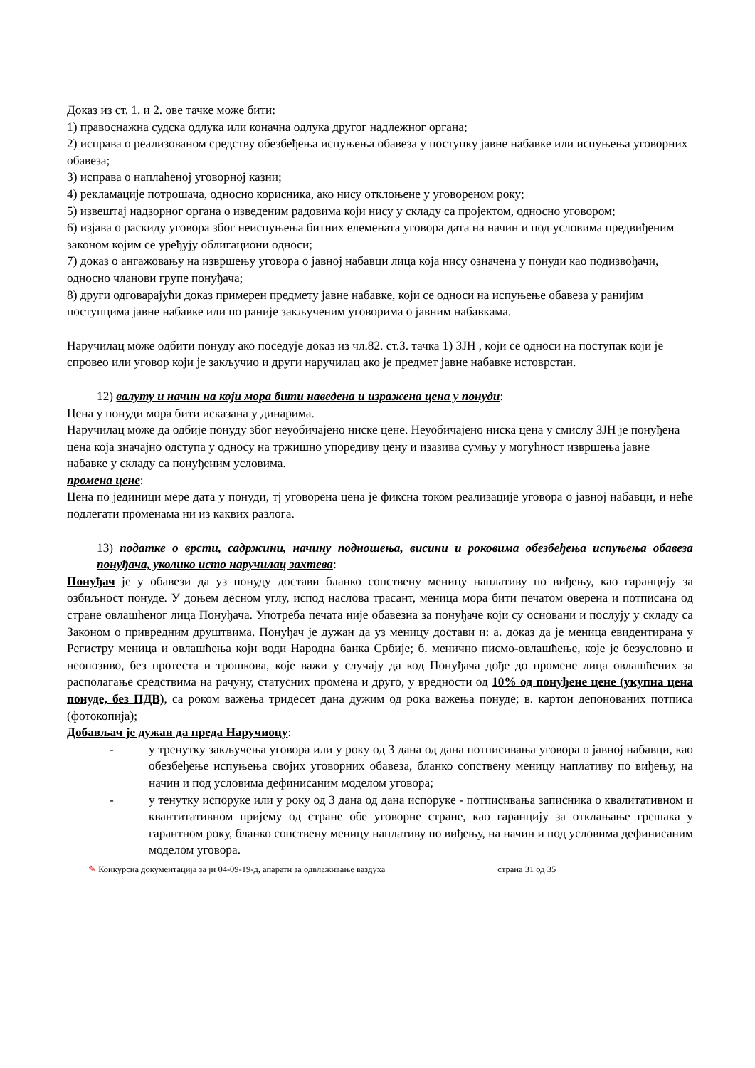Доказ из ст. 1. и 2. ове тачке може бити:
1) правоснажна судска одлука или коначна одлука другог надлежног органа;
2) исправа о реализованом средству обезбеђења испуњења обавеза у поступку јавне набавке или испуњења уговорних обавеза;
3) исправа о наплаћеној уговорној казни;
4) рекламације потрошача, односно корисника, ако нису отклоњене у уговореном року;
5) извештај надзорног органа о изведеним радовима који нису у складу са пројектом, односно уговором;
6) изјава о раскиду уговора због неиспуњења битних елемената уговора дата на начин и под условима предвиђеним законом којим се уређују облигациони односи;
7) доказ о ангажовању на извршењу уговора о јавној набавци лица која нису означена у понуди као подизвођачи, односно чланови групе понуђача;
8) други одговарајући доказ примерен предмету јавне набавке, који се односи на испуњење обавеза у ранијим поступцима јавне набавке или по раније закљученим уговорима о јавним набавкама.
Наручилац може одбити понуду ако поседује доказ из чл.82. ст.3. тачка 1) ЗЈН , који се односи на поступак који је спровео или уговор који је закључио и други наручилац ако је предмет јавне набавке истоврстан.
12) валуту и начин на који мора бити наведена и изражена цена у понуди:
Цена у понуди мора бити исказана у динарима.
Наручилац може да одбије понуду због неуобичајено ниске цене. Неуобичајено ниска цена у смислу ЗЈН је понуђена цена која значајно одступа у односу на тржишно упоредиву цену и изазива сумњу у могућност извршења јавне набавке у складу са понуђеним условима.
промена цене:
Цена по јединици мере дата у понуди, тј уговорена цена је фиксна током реализације уговора о јавној набавци, и неће подлегати променама ни из каквих разлога.
13) податке о врсти, садржини, начину подношења, висини и роковима обезбеђења испуњења обавеза понуђача, уколико исто наручилац захтева:
Понуђач је у обавези да уз понуду достави бланко сопствену меницу наплативу по виђењу, као гаранцију за озбиљност понуде. У доњем десном углу, испод наслова трасант, меница мора бити печатом оверена и потписана од стране овлашћеног лица Понуђача. Употреба печата није обавезна за понуђаче који су основани и послују у складу са Законом о привредним друштвима. Понуђач је дужан да уз меницу достави и: а. доказ да је меница евидентирана у Регистру меница и овлашћења који води Народна банка Србије; б. менично писмо-овлашћење, које је безусловно и неопозиво, без протеста и трошкова, које важи у случају да код Понуђача дође до промене лица овлашћених за располагање средствима на рачуну, статусних промена и друго, у вредности од 10% од понуђене цене (укупна цена понуде, без ПДВ), са роком важења тридесет дана дужим од рока важења понуде; в. картон депонованих потписа (фотокопија);
Добављач је дужан да преда Наручиоцу:
- у тренутку закључења уговора или у року од 3 дана од дана потписивања уговора о јавној набавци, као обезбеђење испуњења својих уговорних обавеза, бланко сопствену меницу наплативу по виђењу, на начин и под условима дефинисаним моделом уговора;
- у тенутку испоруке или у року од 3 дана од дана испоруке - потписивања записника о квалитативном и квантитативном пријему од стране обе уговорне стране, као гаранцију за отклањање грешака у гарантном року, бланко сопствену меницу наплативу по виђењу, на начин и под условима дефинисаним моделом уговора.
✎ Конкурсна документација за јн 04-09-19-д, апарати за одвлаживање ваздуха страна 31 од 35